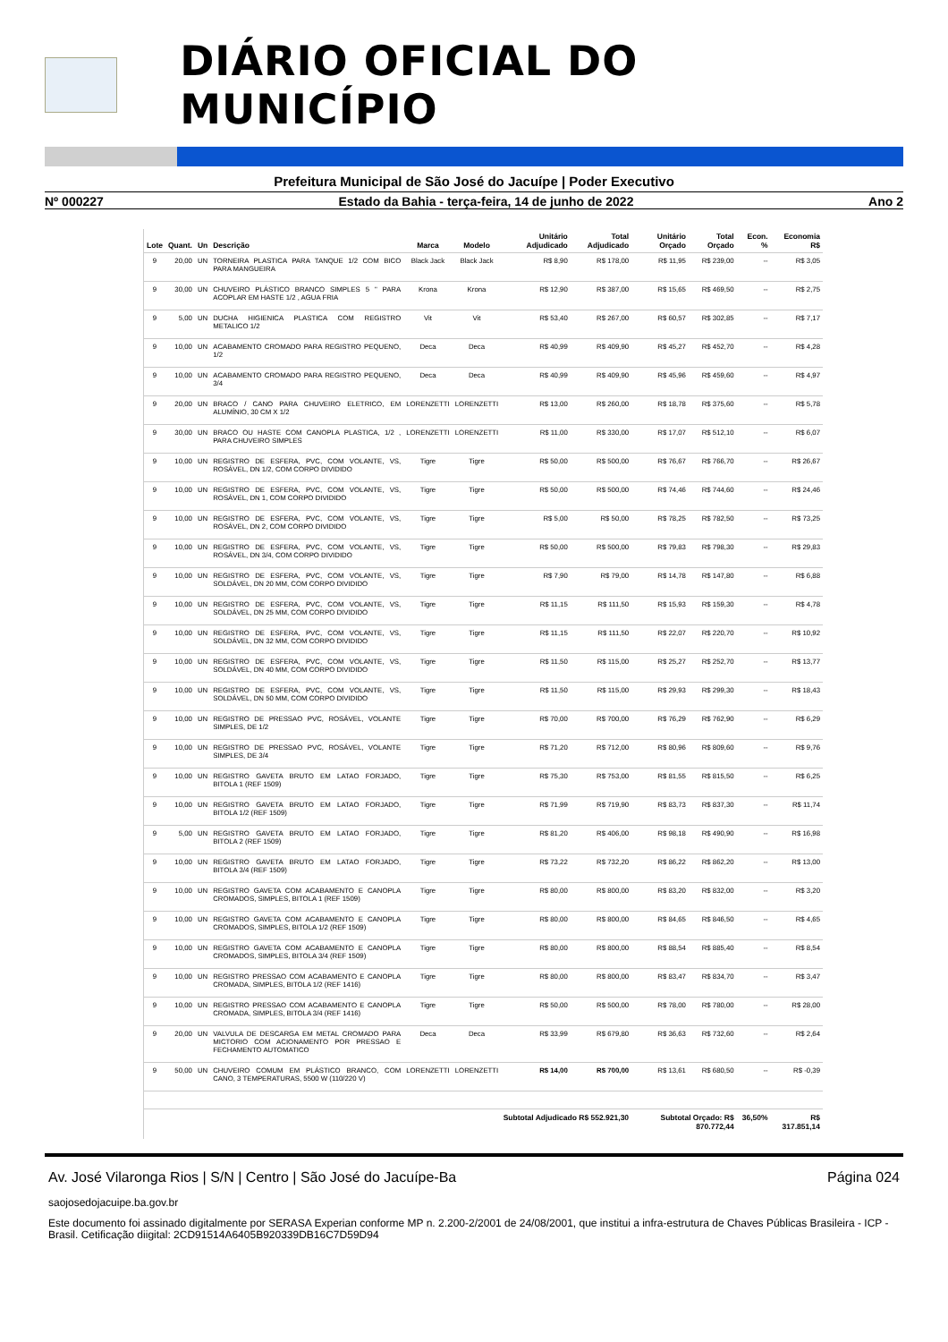DIÁRIO OFICIAL DO MUNICÍPIO
Prefeitura Municipal de São José do Jacuípe | Poder Executivo
Nº 000227 Estado da Bahia - terça-feira, 14 de junho de 2022 Ano 2
| Lote | Quant. | Un | Descrição | Marca | Modelo | Unitário Adjudicado | Total Adjudicado | Unitário Orçado | Total Orçado | Econ. % | Economia R$ |
| --- | --- | --- | --- | --- | --- | --- | --- | --- | --- | --- | --- |
| 9 | 20,00 | UN | TORNEIRA PLASTICA PARA TANQUE 1/2 COM BICO PARA MANGUEIRA | Black Jack | Black Jack | R$ 8,90 | R$ 178,00 | R$ 11,95 | R$ 239,00 | -- | R$ 3,05 |
| 9 | 30,00 | UN | CHUVEIRO PLÁSTICO BRANCO SIMPLES 5 " PARA ACOPLAR EM HASTE 1/2 , AGUA FRIA | Krona | Krona | R$ 12,90 | R$ 387,00 | R$ 15,65 | R$ 469,50 | -- | R$ 2,75 |
| 9 | 5,00 | UN | DUCHA HIGIENICA PLASTICA COM REGISTRO METALICO 1/2 | Vit | Vit | R$ 53,40 | R$ 267,00 | R$ 60,57 | R$ 302,85 | -- | R$ 7,17 |
| 9 | 10,00 | UN | ACABAMENTO CROMADO PARA REGISTRO PEQUENO, 1/2 | Deca | Deca | R$ 40,99 | R$ 409,90 | R$ 45,27 | R$ 452,70 | -- | R$ 4,28 |
| 9 | 10,00 | UN | ACABAMENTO CROMADO PARA REGISTRO PEQUENO, 3/4 | Deca | Deca | R$ 40,99 | R$ 409,90 | R$ 45,96 | R$ 459,60 | -- | R$ 4,97 |
| 9 | 20,00 | UN | BRACO / CANO PARA CHUVEIRO ELETRICO, EM ALUMÍNIO, 30 CM X 1/2 | LORENZETTI | LORENZETTI | R$ 13,00 | R$ 260,00 | R$ 18,78 | R$ 375,60 | -- | R$ 5,78 |
| 9 | 30,00 | UN | BRACO OU HASTE COM CANOPLA PLASTICA, 1/2 , PARA CHUVEIRO SIMPLES | LORENZETTI | LORENZETTI | R$ 11,00 | R$ 330,00 | R$ 17,07 | R$ 512,10 | -- | R$ 6,07 |
| 9 | 10,00 | UN | REGISTRO DE ESFERA, PVC, COM VOLANTE, VS, ROSÁVEL, DN 1/2, COM CORPO DIVIDIDO | Tigre | Tigre | R$ 50,00 | R$ 500,00 | R$ 76,67 | R$ 766,70 | -- | R$ 26,67 |
| 9 | 10,00 | UN | REGISTRO DE ESFERA, PVC, COM VOLANTE, VS, ROSÁVEL, DN 1, COM CORPO DIVIDIDO | Tigre | Tigre | R$ 50,00 | R$ 500,00 | R$ 74,46 | R$ 744,60 | -- | R$ 24,46 |
| 9 | 10,00 | UN | REGISTRO DE ESFERA, PVC, COM VOLANTE, VS, ROSÁVEL, DN 2, COM CORPO DIVIDIDO | Tigre | Tigre | R$ 5,00 | R$ 50,00 | R$ 78,25 | R$ 782,50 | -- | R$ 73,25 |
| 9 | 10,00 | UN | REGISTRO DE ESFERA, PVC, COM VOLANTE, VS, ROSÁVEL, DN 3/4, COM CORPO DIVIDIDO | Tigre | Tigre | R$ 50,00 | R$ 500,00 | R$ 79,83 | R$ 798,30 | -- | R$ 29,83 |
| 9 | 10,00 | UN | REGISTRO DE ESFERA, PVC, COM VOLANTE, VS, SOLDÁVEL, DN 20 MM, COM CORPO DIVIDIDO | Tigre | Tigre | R$ 7,90 | R$ 79,00 | R$ 14,78 | R$ 147,80 | -- | R$ 6,88 |
| 9 | 10,00 | UN | REGISTRO DE ESFERA, PVC, COM VOLANTE, VS, SOLDÁVEL, DN 25 MM, COM CORPO DIVIDIDO | Tigre | Tigre | R$ 11,15 | R$ 111,50 | R$ 15,93 | R$ 159,30 | -- | R$ 4,78 |
| 9 | 10,00 | UN | REGISTRO DE ESFERA, PVC, COM VOLANTE, VS, SOLDÁVEL, DN 32 MM, COM CORPO DIVIDIDO | Tigre | Tigre | R$ 11,15 | R$ 111,50 | R$ 22,07 | R$ 220,70 | -- | R$ 10,92 |
| 9 | 10,00 | UN | REGISTRO DE ESFERA, PVC, COM VOLANTE, VS, SOLDÁVEL, DN 40 MM, COM CORPO DIVIDIDO | Tigre | Tigre | R$ 11,50 | R$ 115,00 | R$ 25,27 | R$ 252,70 | -- | R$ 13,77 |
| 9 | 10,00 | UN | REGISTRO DE ESFERA, PVC, COM VOLANTE, VS, SOLDÁVEL, DN 50 MM, COM CORPO DIVIDIDO | Tigre | Tigre | R$ 11,50 | R$ 115,00 | R$ 29,93 | R$ 299,30 | -- | R$ 18,43 |
| 9 | 10,00 | UN | REGISTRO DE PRESSAO PVC, ROSÁVEL, VOLANTE SIMPLES, DE 1/2 | Tigre | Tigre | R$ 70,00 | R$ 700,00 | R$ 76,29 | R$ 762,90 | -- | R$ 6,29 |
| 9 | 10,00 | UN | REGISTRO DE PRESSAO PVC, ROSÁVEL, VOLANTE SIMPLES, DE 3/4 | Tigre | Tigre | R$ 71,20 | R$ 712,00 | R$ 80,96 | R$ 809,60 | -- | R$ 9,76 |
| 9 | 10,00 | UN | REGISTRO GAVETA BRUTO EM LATAO FORJADO, BITOLA 1 (REF 1509) | Tigre | Tigre | R$ 75,30 | R$ 753,00 | R$ 81,55 | R$ 815,50 | -- | R$ 6,25 |
| 9 | 10,00 | UN | REGISTRO GAVETA BRUTO EM LATAO FORJADO, BITOLA 1/2 (REF 1509) | Tigre | Tigre | R$ 71,99 | R$ 719,90 | R$ 83,73 | R$ 837,30 | -- | R$ 11,74 |
| 9 | 5,00 | UN | REGISTRO GAVETA BRUTO EM LATAO FORJADO, BITOLA 2 (REF 1509) | Tigre | Tigre | R$ 81,20 | R$ 406,00 | R$ 98,18 | R$ 490,90 | -- | R$ 16,98 |
| 9 | 10,00 | UN | REGISTRO GAVETA BRUTO EM LATAO FORJADO, BITOLA 3/4 (REF 1509) | Tigre | Tigre | R$ 73,22 | R$ 732,20 | R$ 86,22 | R$ 862,20 | -- | R$ 13,00 |
| 9 | 10,00 | UN | REGISTRO GAVETA COM ACABAMENTO E CANOPLA CROMADOS, SIMPLES, BITOLA 1 (REF 1509) | Tigre | Tigre | R$ 80,00 | R$ 800,00 | R$ 83,20 | R$ 832,00 | -- | R$ 3,20 |
| 9 | 10,00 | UN | REGISTRO GAVETA COM ACABAMENTO E CANOPLA CROMADOS, SIMPLES, BITOLA 1/2 (REF 1509) | Tigre | Tigre | R$ 80,00 | R$ 800,00 | R$ 84,65 | R$ 846,50 | -- | R$ 4,65 |
| 9 | 10,00 | UN | REGISTRO GAVETA COM ACABAMENTO E CANOPLA CROMADOS, SIMPLES, BITOLA 3/4 (REF 1509) | Tigre | Tigre | R$ 80,00 | R$ 800,00 | R$ 88,54 | R$ 885,40 | -- | R$ 8,54 |
| 9 | 10,00 | UN | REGISTRO PRESSAO COM ACABAMENTO E CANOPLA CROMADA, SIMPLES, BITOLA 1/2 (REF 1416) | Tigre | Tigre | R$ 80,00 | R$ 800,00 | R$ 83,47 | R$ 834,70 | -- | R$ 3,47 |
| 9 | 10,00 | UN | REGISTRO PRESSAO COM ACABAMENTO E CANOPLA CROMADA, SIMPLES, BITOLA 3/4 (REF 1416) | Tigre | Tigre | R$ 50,00 | R$ 500,00 | R$ 78,00 | R$ 780,00 | -- | R$ 28,00 |
| 9 | 20,00 | UN | VALVULA DE DESCARGA EM METAL CROMADO PARA MICTORIO COM ACIONAMENTO POR PRESSAO E FECHAMENTO AUTOMATICO | Deca | Deca | R$ 33,99 | R$ 679,80 | R$ 36,63 | R$ 732,60 | -- | R$ 2,64 |
| 9 | 50,00 | UN | CHUVEIRO COMUM EM PLÁSTICO BRANCO, COM CANO, 3 TEMPERATURAS, 5500 W (110/220 V) | LORENZETTI | LORENZETTI | R$ 14,00 | R$ 700,00 | R$ 13,61 | R$ 680,50 | -- | R$ -0,39 |
| Subtotal Adjudicado R$ 552.921,30 | | | | | | | | Subtotal Orçado: R$ 870.772,44 | | 36,50% | R$ 317.851,14 |
Av. José Vilaronga Rios | S/N | Centro | São José do Jacuípe-Ba Página 024
saojosedojacuipe.ba.gov.br
Este documento foi assinado digitalmente por SERASA Experian conforme MP n. 2.200-2/2001 de 24/08/2001, que institui a infra-estrutura de Chaves Públicas Brasileira - ICP - Brasil. Cetificação diigital: 2CD91514A6405B920339DB16C7D59D94